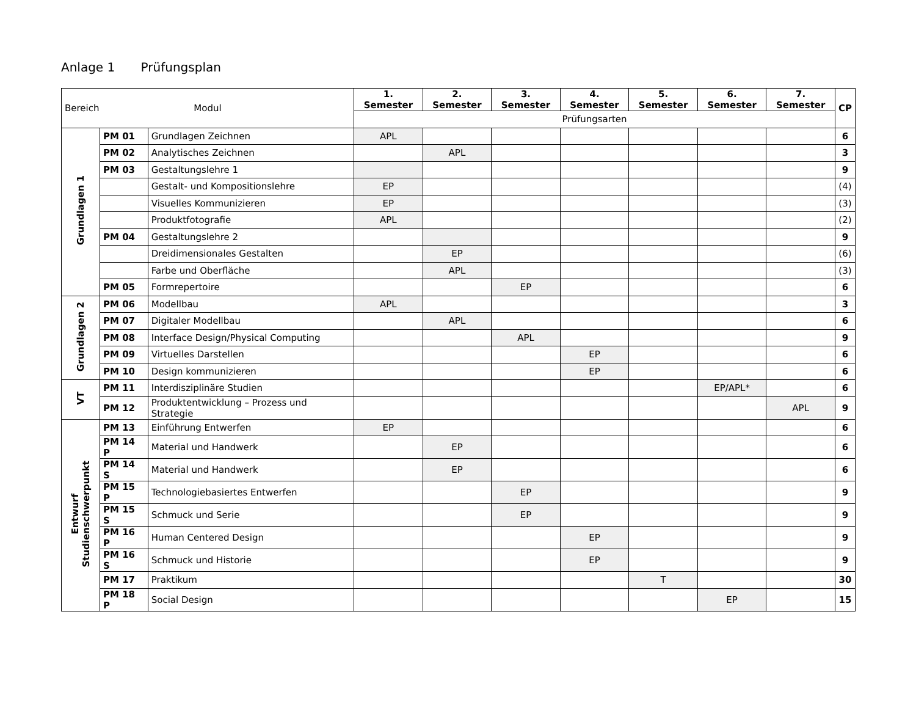Anlage 1 Prüfungsplan
| Bereich Modul | | | 1. Semester | 2. Semester | 3. Semester | 4. Semester | 5. Semester | 6. Semester | 7. Semester | CP |
| --- | --- | --- | --- | --- | --- | --- | --- | --- | --- | --- |
| | | | Prüfungsarten | | | | | | | |
| Grundlagen 1 | PM 01 | Grundlagen Zeichnen | APL | | | | | | | 6 |
| | PM 02 | Analytisches Zeichnen | | APL | | | | | | 3 |
| | PM 03 | Gestaltungslehre 1 | | | | | | | | 9 |
| | | Gestalt- und Kompositionslehre | EP | | | | | | | (4) |
| | | Visuelles Kommunizieren | EP | | | | | | | (3) |
| | | Produktfotografie | APL | | | | | | | (2) |
| | PM 04 | Gestaltungslehre 2 | | | | | | | | 9 |
| | | Dreidimensionales Gestalten | | EP | | | | | | (6) |
| | | Farbe und Oberfläche | | APL | | | | | | (3) |
| | PM 05 | Formrepertoire | | | EP | | | | | 6 |
| Grundlagen 2 | PM 06 | Modellbau | APL | | | | | | | 3 |
| | PM 07 | Digitaler Modellbau | | APL | | | | | | 6 |
| | PM 08 | Interface Design/Physical Computing | | | APL | | | | | 9 |
| | PM 09 | Virtuelles Darstellen | | | | EP | | | | 6 |
| | PM 10 | Design kommunizieren | | | | EP | | | | 6 |
| VT | PM 11 | Interdisziplinäre Studien | | | | | | EP/APL* | | 6 |
| | PM 12 | Produktentwicklung – Prozess und Strategie | | | | | | | APL | 9 |
| Entwurf Studienschwerpunkt | PM 13 | Einführung Entwerfen | EP | | | | | | | 6 |
| | PM 14 P | Material und Handwerk | | EP | | | | | | 6 |
| | PM 14 S | Material und Handwerk | | EP | | | | | | 6 |
| | PM 15 P | Technologiebasiertes Entwerfen | | | EP | | | | | 9 |
| | PM 15 S | Schmuck und Serie | | | EP | | | | | 9 |
| | PM 16 P | Human Centered Design | | | | EP | | | | 9 |
| | PM 16 S | Schmuck und Historie | | | | EP | | | | 9 |
| | PM 17 | Praktikum | | | | | T | | | 30 |
| | PM 18 P | Social Design | | | | | | EP | | 15 |